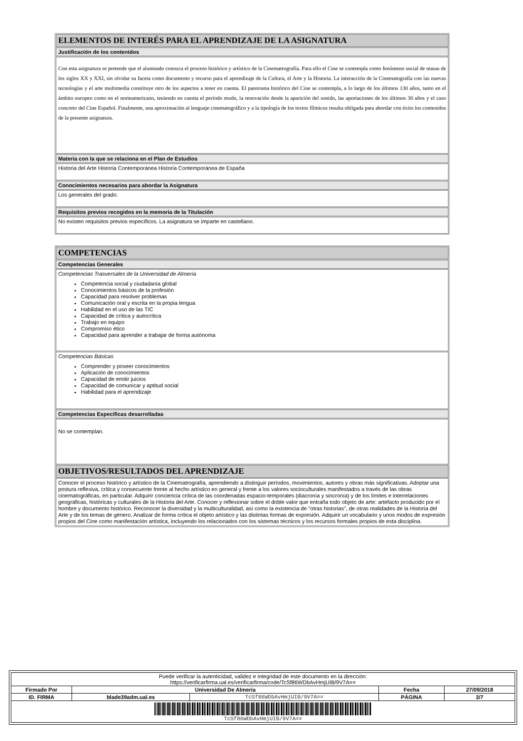| ELEMENTOS DE INTERÉS PARA EL APRENDIZAJE DE LA ASIGNATURA |
| Justificación de los contenidos |
| Con esta asignatura se pretende que el alumnado conozca el proceso histórico y artístico de la Cinematrografía. Para ello el Cine se contempla como fenómeno social de masas de los siglos XX y XXI, sin olvidar su faceta como documento y recurso para el aprendizaje de la Cultura, el Arte y la Historia. La interacción de la Cinematografía con las nuevas tecnologías y el arte multimedia constituye otro de los aspectos a tener en cuenta. El panorama histórico del Cine se contempla, a lo largo de los últimos 130 años, tanto en el ámbito europeo como en el norteamericano, teniendo en cuenta el período mudo, la renovación desde la aparición del sonido, las aportaciones de los últimos 30 años y el caso concreto del Cine Español. Finalmente, una aproximación al lenguaje cinematográfico y a la tipología de los textos fílmicos resulta obligada para abordar con éxito los contenidos de la presente asignatura. |
| Materia con la que se relaciona en el Plan de Estudios |
| Historia del Arte Historia Contemporánea Historia Contemporánea de España |
| Conocimientos necesarios para abordar la Asignatura |
| Los generales del grado. |
| Requisitos previos recogidos en la memoria de la Titulación |
| No existen requisitos previos específicos. La asignatura se imparte en castellano. |
| COMPETENCIAS |
| Competencias Generales |
| Competencias Trasversales de la Universidad de Almería Competencia social y ciudadanía global Conocimientos básicos de la profesión Capacidad para resolver problemas Comunicación oral y escrita en la propia lengua Habilidad en el uso de las TIC Capacidad de crítica y autocrítica Trabajo en equipo Compromiso ético Capacidad para aprender a trabajar de forma autónoma |
| Competencias Básicas Comprender y poseer conocimientos Aplicación de conocimientos Capacidad de emitir juicios Capacidad de comunicar y aptitud social Habilidad para el aprendizaje |
| Competencias Específicas desarrolladas |
| No se contemplan. |
| OBJETIVOS/RESULTADOS DEL APRENDIZAJE |
| Conocer el proceso histórico y artístico de la Cinematrografía, aprendiendo a distinguir períodos, movimientos, autores y obras más significativas. Adoptar una postura reflexiva, crítica y consecuente frente al hecho artístico en general y frente a los valores socioculturales manifestados a través de las obras cinematográficas, en particular. Adquirir conciencia crítica de las coordenadas espacio-temporales (diacronía y sincronía) y de los límites e interrelaciones geográficas, históricas y culturales de la Historia del Arte. Conocer y reflexionar sobre el doble valor que entraña todo objeto de arte: artefacto producido por el hombre y documento histórico. Reconocer la diversidad y la multiculturalidad, así como la existencia de "otras historias", de otras realidades de la Historia del Arte y de los temas de género. Analizar de forma crítica el objeto artístico y las distintas formas de expresión. Adquirir un vocabulario y unos modos de expresión propios del Cine como manifestación artística, incluyendo los relacionados con los sistemas técnicos y los recursos formales propios de esta disciplina. |
| Puede verificar la autenticidad, validez e integridad de este documento en la dirección: https://verificarfirma.ual.es/verificarfirma/code/TcSf86WDbAvHmjUIB/9V7A== | | | | |
| Firmado Por | Universidad De Almeria | | Fecha | 27/09/2018 |
| ID. FIRMA | blade39adm.ual.es | TcSf86WDbAvHmjUIB/9V7A== | PÁGINA | 3/7 |
| TcSf86WDbAvHmjUIB/9V7A== | | | | |